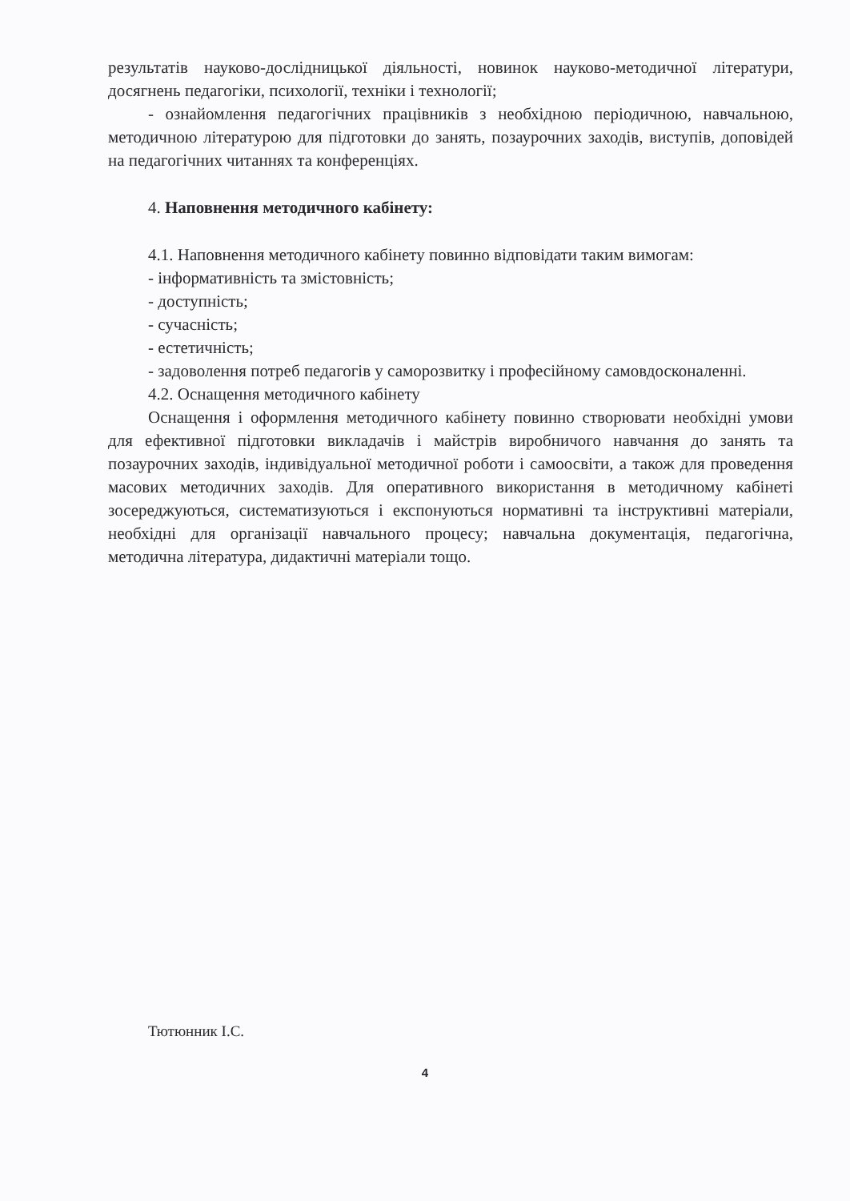результатів науково-дослідницької діяльності, новинок науково-методичної літератури, досягнень педагогіки, психології, техніки і технології;
- ознайомлення педагогічних працівників з необхідною періодичною, навчальною, методичною літературою для підготовки до занять, позаурочних заходів, виступів, доповідей на педагогічних читаннях та конференціях.
4. Наповнення методичного кабінету:
4.1. Наповнення методичного кабінету повинно відповідати таким вимогам:
- інформативність та змістовність;
- доступність;
- сучасність;
- естетичність;
- задоволення потреб педагогів у саморозвитку і професійному самовдосконаленні.
4.2. Оснащення методичного кабінету
Оснащення і оформлення методичного кабінету повинно створювати необхідні умови для ефективної підготовки викладачів і майстрів виробничого навчання до занять та позаурочних заходів, індивідуальної методичної роботи і самоосвіти, а також для проведення масових методичних заходів. Для оперативного використання в методичному кабінеті зосереджуються, систематизуються і експонуються нормативні та інструктивні матеріали, необхідні для організації навчального процесу; навчальна документація, педагогічна, методична література, дидактичні матеріали тощо.
Тютюнник І.С.
4